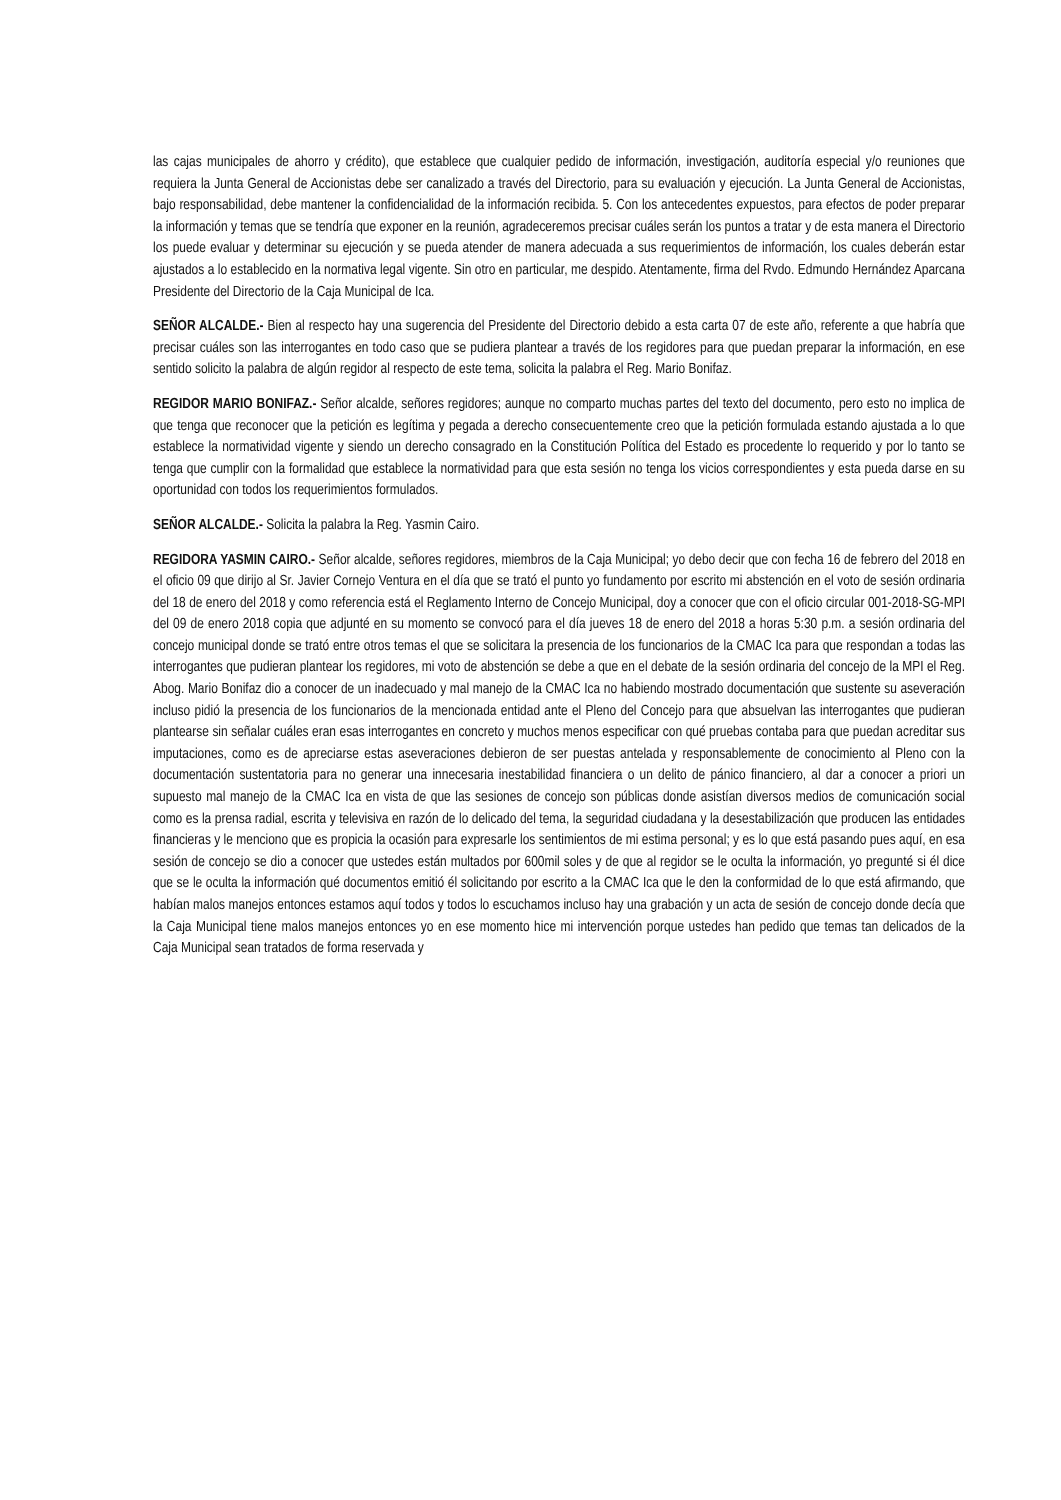las cajas municipales de ahorro y crédito), que establece que cualquier pedido de información, investigación, auditoría especial y/o reuniones que requiera la Junta General de Accionistas debe ser canalizado a través del Directorio, para su evaluación y ejecución. La Junta General de Accionistas, bajo responsabilidad, debe mantener la confidencialidad de la información recibida. 5. Con los antecedentes expuestos, para efectos de poder preparar la información y temas que se tendría que exponer en la reunión, agradeceremos precisar cuáles serán los puntos a tratar y de esta manera el Directorio los puede evaluar y determinar su ejecución y se pueda atender de manera adecuada a sus requerimientos de información, los cuales deberán estar ajustados a lo establecido en la normativa legal vigente. Sin otro en particular, me despido. Atentamente, firma del Rvdo. Edmundo Hernández Aparcana Presidente del Directorio de la Caja Municipal de Ica.
SEÑOR ALCALDE.- Bien al respecto hay una sugerencia del Presidente del Directorio debido a esta carta 07 de este año, referente a que habría que precisar cuáles son las interrogantes en todo caso que se pudiera plantear a través de los regidores para que puedan preparar la información, en ese sentido solicito la palabra de algún regidor al respecto de este tema, solicita la palabra el Reg. Mario Bonifaz.
REGIDOR MARIO BONIFAZ.- Señor alcalde, señores regidores; aunque no comparto muchas partes del texto del documento, pero esto no implica de que tenga que reconocer que la petición es legítima y pegada a derecho consecuentemente creo que la petición formulada estando ajustada a lo que establece la normatividad vigente y siendo un derecho consagrado en la Constitución Política del Estado es procedente lo requerido y por lo tanto se tenga que cumplir con la formalidad que establece la normatividad para que esta sesión no tenga los vicios correspondientes y esta pueda darse en su oportunidad con todos los requerimientos formulados.
SEÑOR ALCALDE.- Solicita la palabra la Reg. Yasmin Cairo.
REGIDORA YASMIN CAIRO.- Señor alcalde, señores regidores, miembros de la Caja Municipal; yo debo decir que con fecha 16 de febrero del 2018 en el oficio 09 que dirijo al Sr. Javier Cornejo Ventura en el día que se trató el punto yo fundamento por escrito mi abstención en el voto de sesión ordinaria del 18 de enero del 2018 y como referencia está el Reglamento Interno de Concejo Municipal, doy a conocer que con el oficio circular 001-2018-SG-MPI del 09 de enero 2018 copia que adjunté en su momento se convocó para el día jueves 18 de enero del 2018 a horas 5:30 p.m. a sesión ordinaria del concejo municipal donde se trató entre otros temas el que se solicitara la presencia de los funcionarios de la CMAC Ica para que respondan a todas las interrogantes que pudieran plantear los regidores, mi voto de abstención se debe a que en el debate de la sesión ordinaria del concejo de la MPI el Reg. Abog. Mario Bonifaz dio a conocer de un inadecuado y mal manejo de la CMAC Ica no habiendo mostrado documentación que sustente su aseveración incluso pidió la presencia de los funcionarios de la mencionada entidad ante el Pleno del Concejo para que absuelvan las interrogantes que pudieran plantearse sin señalar cuáles eran esas interrogantes en concreto y muchos menos especificar con qué pruebas contaba para que puedan acreditar sus imputaciones, como es de apreciarse estas aseveraciones debieron de ser puestas antelada y responsablemente de conocimiento al Pleno con la documentación sustentatoria para no generar una innecesaria inestabilidad financiera o un delito de pánico financiero, al dar a conocer a priori un supuesto mal manejo de la CMAC Ica en vista de que las sesiones de concejo son públicas donde asistían diversos medios de comunicación social como es la prensa radial, escrita y televisiva en razón de lo delicado del tema, la seguridad ciudadana y la desestabilización que producen las entidades financieras y le menciono que es propicia la ocasión para expresarle los sentimientos de mi estima personal; y es lo que está pasando pues aquí, en esa sesión de concejo se dio a conocer que ustedes están multados por 600mil soles y de que al regidor se le oculta la información, yo pregunté si él dice que se le oculta la información qué documentos emitió él solicitando por escrito a la CMAC Ica que le den la conformidad de lo que está afirmando, que habían malos manejos entonces estamos aquí todos y todos lo escuchamos incluso hay una grabación y un acta de sesión de concejo donde decía que la Caja Municipal tiene malos manejos entonces yo en ese momento hice mi intervención porque ustedes han pedido que temas tan delicados de la Caja Municipal sean tratados de forma reservada y